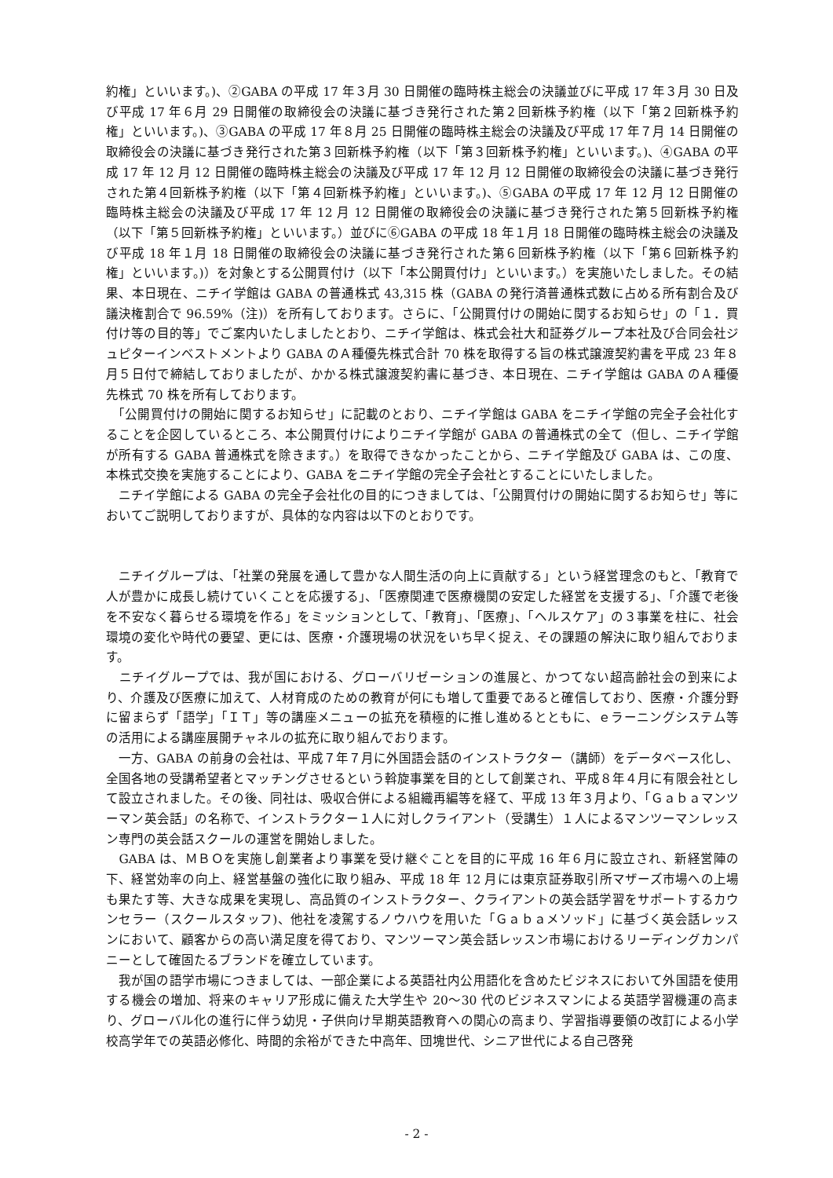約権」といいます。)、②GABA の平成 17 年３月 30 日開催の臨時株主総会の決議並びに平成 17 年３月 30 日及び平成 17 年６月 29 日開催の取締役会の決議に基づき発行された第２回新株予約権（以下「第２回新株予約権」といいます。)、③GABA の平成 17 年８月 25 日開催の臨時株主総会の決議及び平成 17 年７月 14 日開催の取締役会の決議に基づき発行された第３回新株予約権（以下「第３回新株予約権」といいます。)、④GABA の平成 17 年 12 月 12 日開催の臨時株主総会の決議及び平成 17 年 12 月 12 日開催の取締役会の決議に基づき発行された第４回新株予約権（以下「第４回新株予約権」といいます。)、⑤GABA の平成 17 年 12 月 12 日開催の臨時株主総会の決議及び平成 17 年 12 月 12 日開催の取締役会の決議に基づき発行された第５回新株予約権（以下「第５回新株予約権」といいます。）並びに⑥GABA の平成 18 年１月 18 日開催の臨時株主総会の決議及び平成 18 年１月 18 日開催の取締役会の決議に基づき発行された第６回新株予約権（以下「第６回新株予約権」といいます。)）を対象とする公開買付け（以下「本公開買付け」といいます。）を実施いたしました。その結果、本日現在、ニチイ学館は GABA の普通株式 43,315 株（GABA の発行済普通株式数に占める所有割合及び議決権割合で 96.59%（注)）を所有しております。さらに、「公開買付けの開始に関するお知らせ」の「１．買付け等の目的等」でご案内いたしましたとおり、ニチイ学館は、株式会社大和証券グループ本社及び合同会社ジュピターインベストメントより GABA のＡ種優先株式合計 70 株を取得する旨の株式譲渡契約書を平成 23 年８月５日付で締結しておりましたが、かかる株式譲渡契約書に基づき、本日現在、ニチイ学館は GABA のＡ種優先株式 70 株を所有しております。
　「公開買付けの開始に関するお知らせ」に記載のとおり、ニチイ学館は GABA をニチイ学館の完全子会社化することを企図しているところ、本公開買付けによりニチイ学館が GABA の普通株式の全て（但し、ニチイ学館が所有する GABA 普通株式を除きます。）を取得できなかったことから、ニチイ学館及び GABA は、この度、本株式交換を実施することにより、GABA をニチイ学館の完全子会社とすることにいたしました。
　ニチイ学館による GABA の完全子会社化の目的につきましては、「公開買付けの開始に関するお知らせ」等においてご説明しておりますが、具体的な内容は以下のとおりです。
　ニチイグループは、「社業の発展を通して豊かな人間生活の向上に貢献する」という経営理念のもと、「教育で人が豊かに成長し続けていくことを応援する」、「医療関連で医療機関の安定した経営を支援する」、「介護で老後を不安なく暮らせる環境を作る」をミッションとして、「教育」、「医療」、「ヘルスケア」の３事業を柱に、社会環境の変化や時代の要望、更には、医療・介護現場の状況をいち早く捉え、その課題の解決に取り組んでおります。
　ニチイグループでは、我が国における、グローバリゼーションの進展と、かつてない超高齢社会の到来により、介護及び医療に加えて、人材育成のための教育が何にも増して重要であると確信しており、医療・介護分野に留まらず「語学」「ＩＴ」等の講座メニューの拡充を積極的に推し進めるとともに、ｅラーニングシステム等の活用による講座展開チャネルの拡充に取り組んでおります。
　一方、GABA の前身の会社は、平成７年７月に外国語会話のインストラクター（講師）をデータベース化し、全国各地の受講希望者とマッチングさせるという斡旋事業を目的として創業され、平成８年４月に有限会社として設立されました。その後、同社は、吸収合併による組織再編等を経て、平成 13 年３月より、「Ｇａｂａマンツーマン英会話」の名称で、インストラクター１人に対しクライアント（受講生）１人によるマンツーマンレッスン専門の英会話スクールの運営を開始しました。
　GABA は、ＭＢＯを実施し創業者より事業を受け継ぐことを目的に平成 16 年６月に設立され、新経営陣の下、経営効率の向上、経営基盤の強化に取り組み、平成 18 年 12 月には東京証券取引所マザーズ市場への上場も果たす等、大きな成果を実現し、高品質のインストラクター、クライアントの英会話学習をサポートするカウンセラー（スクールスタッフ)、他社を凌駕するノウハウを用いた「Ｇａｂａメソッド」に基づく英会話レッスンにおいて、顧客からの高い満足度を得ており、マンツーマン英会話レッスン市場におけるリーディングカンパニーとして確固たるブランドを確立しています。
　我が国の語学市場につきましては、一部企業による英語社内公用語化を含めたビジネスにおいて外国語を使用する機会の増加、将来のキャリア形成に備えた大学生や 20～30 代のビジネスマンによる英語学習機運の高まり、グローバル化の進行に伴う幼児・子供向け早期英語教育への関心の高まり、学習指導要領の改訂による小学校高学年での英語必修化、時間的余裕ができた中高年、団塊世代、シニア世代による自己啓発
- 2 -